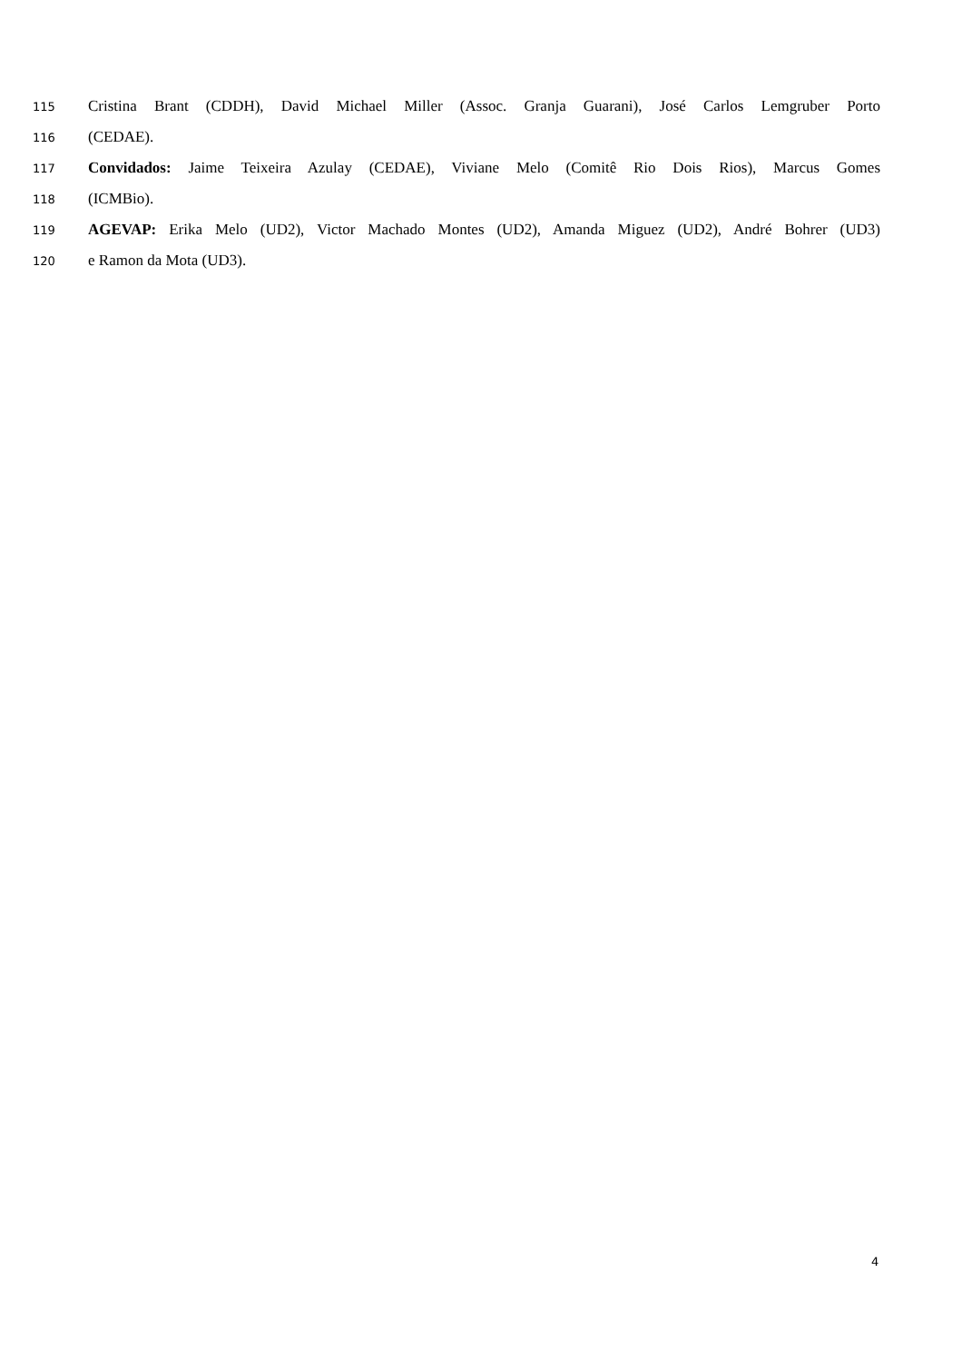115 Cristina Brant (CDDH), David Michael Miller (Assoc. Granja Guarani), José Carlos Lemgruber Porto
116 (CEDAE).
117 Convidados: Jaime Teixeira Azulay (CEDAE), Viviane Melo (Comitê Rio Dois Rios), Marcus Gomes
118 (ICMBio).
119 AGEVAP: Erika Melo (UD2), Victor Machado Montes (UD2), Amanda Miguez (UD2), André Bohrer (UD3)
120 e Ramon da Mota (UD3).
4